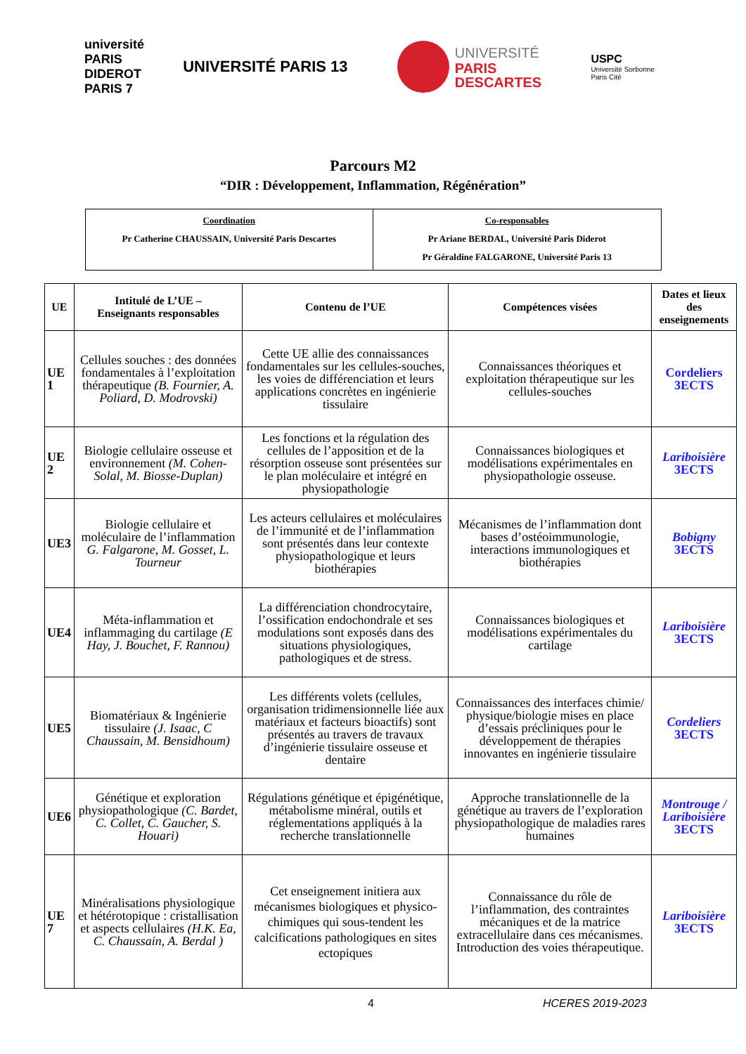université PARIS DIDEROT PARIS 7
UNIVERSITÉ PARIS 13
UNIVERSITÉ
PARIS
DESCARTES
USPC
Université Sorbonne
Paris Cité
Parcours M2
“DIR : Développement, Inflammation, Régénération”
| Coordination Pr Catherine CHAUSSAIN, Université Paris Descartes | Co-responsables Pr Ariane BERDAL, Université Paris Diderot Pr Géraldine FALGARONE, Université Paris 13 |
| UE | Intitulé de L’UE – Enseignants responsables | Contenu de l’UE | Compétences visées | Dates et lieux des enseignements |
| --- | --- | --- | --- | --- |
| UE 1 | Cellules souches : des données fondamentales à l’exploitation thérapeutique (B. Fournier, A. Poliard, D. Modrovski) | Cette UE allie des connaissances fondamentales sur les cellules-souches, les voies de différenciation et leurs applications concrètes en ingénierie tissulaire | Connaissances théoriques et exploitation thérapeutique sur les cellules-souches | Cordeliers 3ECTS |
| UE 2 | Biologie cellulaire osseuse et environnement (M. Cohen-Solal, M. Biosse-Duplan) | Les fonctions et la régulation des cellules de l’apposition et de la résorption osseuse sont présentées sur le plan moléculaire et intégré en physiopathologie | Connaissances biologiques et modélisations expérimentales en physiopathologie osseuse. | Lariboisière 3ECTS |
| UE3 | Biologie cellulaire et moléculaire de l’inflammation G. Falgarone, M. Gosset, L. Tourneur | Les acteurs cellulaires et moléculaires de l’immunité et de l’inflammation sont présentés dans leur contexte physiopathologique et leurs biothérapies | Mécanismes de l’inflammation dont bases d’ostéoimmunologie, interactions immunologiques et biothérapies | Bobigny 3ECTS |
| UE4 | Méta-inflammation et inflammaging du cartilage (E Hay, J. Bouchet, F. Rannou) | La différenciation chondrocytaire, l’ossification endochondrale et ses modulations sont exposés dans des situations physiologiques, pathologiques et de stress. | Connaissances biologiques et modélisations expérimentales du cartilage | Lariboisière 3ECTS |
| UE5 | Biomatériaux & Ingénierie tissulaire (J. Isaac, C Chaussain, M. Bensidhoum) | Les différents volets (cellules, organisation tridimensionnelle liée aux matériaux et facteurs bioactifs) sont présentés au travers de travaux d’ingénierie tissulaire osseuse et dentaire | Connaissances des interfaces chimie/ physique/biologie mises en place d’essais précliniques pour le développement de thérapies innovantes en ingénierie tissulaire | Cordeliers 3ECTS |
| UE6 | Génétique et exploration physiopathologique (C. Bardet, C. Collet, C. Gaucher, S. Houari) | Régulations génétique et épigénétique, métabolisme minéral, outils et réglementations appliqués à la recherche translationnelle | Approche translationnelle de la génétique au travers de l’exploration physiopathologique de maladies rares humaines | Montrouge / Lariboisière 3ECTS |
| UE 7 | Minéralisations physiologique et hétérotopique : cristallisation et aspects cellulaires (H.K. Ea, C. Chaussain, A. Berdal ) | Cet enseignement initiera aux mécanismes biologiques et physico-chimiques qui sous-tendent les calcifications pathologiques en sites ectopiques | Connaissance du rôle de l’inflammation, des contraintes mécaniques et de la matrice extracellulaire dans ces mécanismes. Introduction des voies thérapeutique. | Lariboisière 3ECTS |
4 HCERES 2019-2023